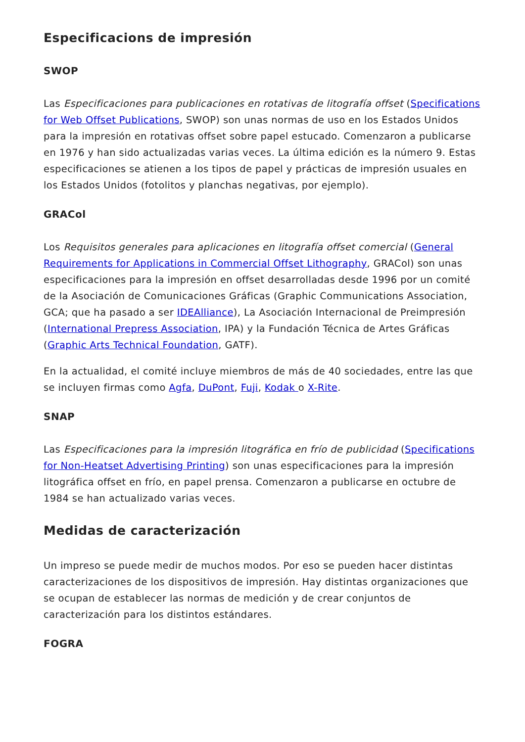Especificacions de impresión
SWOP
Las Especificaciones para publicaciones en rotativas de litografía offset (Specifications for Web Offset Publications, SWOP) son unas normas de uso en los Estados Unidos para la impresión en rotativas offset sobre papel estucado. Comenzaron a publicarse en 1976 y han sido actualizadas varias veces. La última edición es la número 9. Estas especificaciones se atienen a los tipos de papel y prácticas de impresión usuales en los Estados Unidos (fotolitos y planchas negativas, por ejemplo).
GRACol
Los Requisitos generales para aplicaciones en litografía offset comercial (General Requirements for Applications in Commercial Offset Lithography, GRACol) son unas especificaciones para la impresión en offset desarrolladas desde 1996 por un comité de la Asociación de Comunicaciones Gráficas (Graphic Communications Association, GCA; que ha pasado a ser IDEAlliance), La Asociación Internacional de Preimpresión (International Prepress Association, IPA) y la Fundación Técnica de Artes Gráficas (Graphic Arts Technical Foundation, GATF).
En la actualidad, el comité incluye miembros de más de 40 sociedades, entre las que se incluyen firmas como Agfa, DuPont, Fuji, Kodak o X-Rite.
SNAP
Las Especificaciones para la impresión litográfica en frío de publicidad (Specifications for Non-Heatset Advertising Printing) son unas especificaciones para la impresión litográfica offset en frío, en papel prensa. Comenzaron a publicarse en octubre de 1984 se han actualizado varias veces.
Medidas de caracterización
Un impreso se puede medir de muchos modos. Por eso se pueden hacer distintas caracterizaciones de los dispositivos de impresión. Hay distintas organizaciones que se ocupan de establecer las normas de medición y de crear conjuntos de caracterización para los distintos estándares.
FOGRA